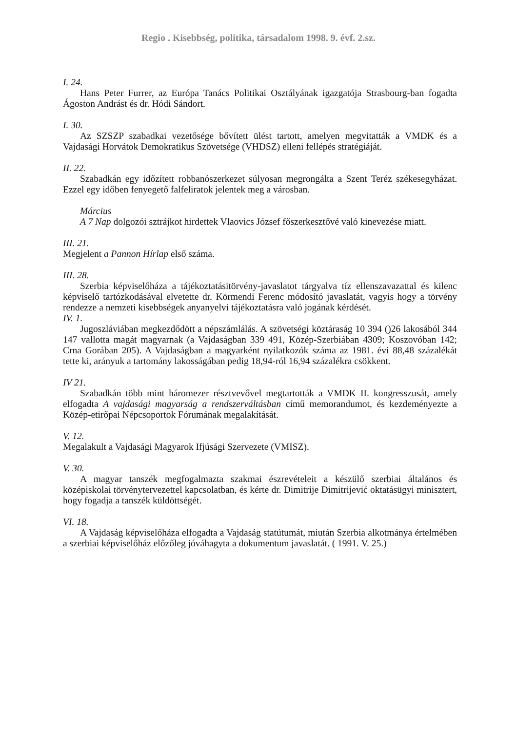Regio . Kisebbség, politika, társadalom 1998. 9. évf. 2.sz.
I. 24.
Hans Peter Furrer, az Európa Tanács Politikai Osztályának igazgatója Strasbourg-ban fogadta Ágoston Andrást és dr. Hódi Sándort.
I. 30.
Az SZSZP szabadkai vezetősége bővített ülést tartott, amelyen megvitatták a VMDK és a Vajdasági Horvátok Demokratikus Szövetsége (VHDSZ) elleni fellépés stratégiáját.
II. 22.
Szabadkán egy időzített robbanószerkezet súlyosan megrongálta a Szent Teréz székesegyházat. Ezzel egy időben fenyegető falfeliratok jelentek meg a városban.
Március
A 7 Nap dolgozói sztrájkot hirdettek Vlaovics József főszerkesztővé való kinevezése miatt.
III. 21.
Megjelent a Pannon Hírlap első száma.
III. 28.
Szerbia képviselőháza a tájékoztatásitörvény-javaslatot tárgyalva tíz ellenszavazattal és kilenc képviselő tartózkodásával elvetette dr. Körmendi Ferenc módosító javaslatát, vagyis hogy a törvény rendezze a nemzeti kisebbségek anyanyelvi tájékoztatásra való jogának kérdését.
IV. 1.
Jugoszláviában megkezdődött a népszámlálás. A szövetségi köztáraság 10 394 ()26 lakosából 344 147 vallotta magát magyarnak (a Vajdaságban 339 491, Közép-Szerbiában 4309; Koszovóban 142; Crna Gorában 205). A Vajdaságban a magyarként nyilatkozók száma az 1981. évi 88,48 százalékát tette ki, arányuk a tartomány lakosságában pedig 18,94-ról 16,94 százalékra csökkent.
IV 21.
Szabadkán több mint háromezer résztvevővel megtartották a VMDK II. kongresszusát, amely elfogadta A vajdasági magyarság a rendszerváltásban című memorandumot, és kezdeményezte a Közép-etirőpai Népcsoportok Fórumának megalakítását.
V. 12.
Megalakult a Vajdasági Magyarok Ifjúsági Szervezete (VMISZ).
V. 30.
A magyar tanszék megfogalmazta szakmai észrevételeit a készülő szerbiai általános és középiskolai törvénytervezettel kapcsolatban, és kérte dr. Dimitrije Dimitrijević oktatásügyi minisztert, hogy fogadja a tanszék küldöttségét.
VI. 18.
A Vajdaság képviselőháza elfogadta a Vajdaság statútumát, miután Szerbia alkotmánya értelmében a szerbiai képviselőház előzőleg jóváhagyta a dokumentum javaslatát. ( 1991. V. 25.)